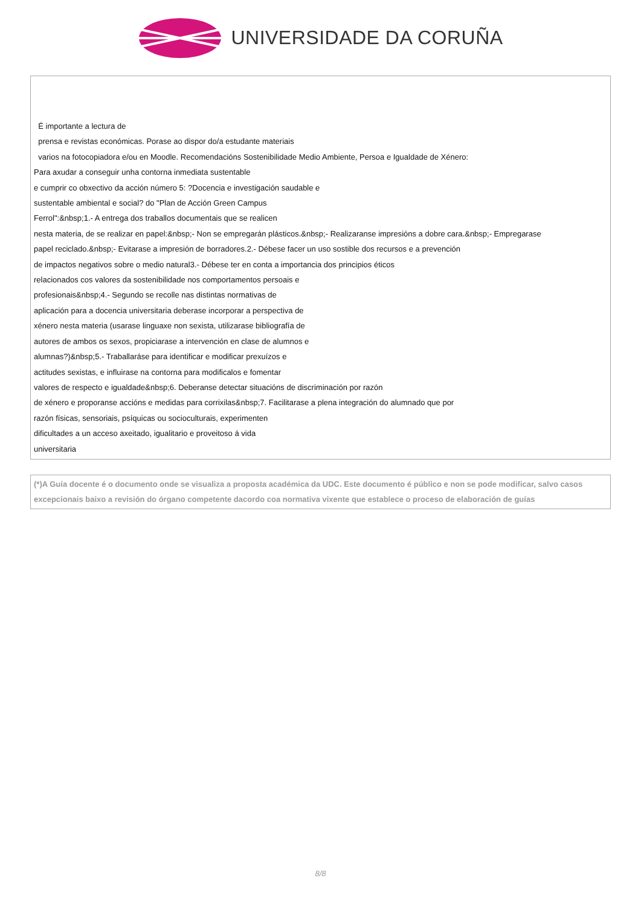UNIVERSIDADE DA CORUÑA
É importante a lectura de
prensa e revistas económicas. Porase ao dispor do/a estudante materiais
varios na fotocopiadora e/ou en Moodle. Recomendacións Sostenibilidade Medio Ambiente, Persoa e Igualdade de Xénero:
Para axudar a conseguir unha contorna inmediata sustentable
e cumprir co obxectivo da acción número 5: ?Docencia e investigación saudable e
sustentable ambiental e social? do "Plan de Acción Green Campus
Ferrol":&nbsp;1.- A entrega dos traballos documentais que se realicen
nesta materia, de se realizar en papel:&nbsp;- Non se empregarán plásticos.&nbsp;- Realizaranse impresións a dobre cara.&nbsp;- Empregarase
papel reciclado.&nbsp;- Evitarase a impresión de borradores.2.- Débese facer un uso sostible dos recursos e a prevención
de impactos negativos sobre o medio natural3.- Débese ter en conta a importancia dos principios éticos
relacionados cos valores da sostenibilidade nos comportamentos persoais e
profesionais&nbsp;4.- Segundo se recolle nas distintas normativas de
aplicación para a docencia universitaria deberase incorporar a perspectiva de
xénero nesta materia (usarase linguaxe non sexista, utilizarase bibliografía de
autores de ambos os sexos, propiciarase a intervención en clase de alumnos e
alumnas?)&nbsp;5.- Traballaráse para identificar e modificar prexuízos e
actitudes sexistas, e influirase na contorna para modificalos e fomentar
valores de respecto e igualdade&nbsp;6. Deberanse detectar situacións de discriminación por razón
de xénero e proporanse accións e medidas para corrixilas&nbsp;7. Facilitarase a plena integración do alumnado que por
razón físicas, sensoriais, psíquicas ou socioculturais, experimenten
dificultades a un acceso axeitado, igualitario e proveitoso á vida
universitaria
(*)A Guía docente é o documento onde se visualiza a proposta académica da UDC. Este documento é público e non se pode modificar, salvo casos excepcionais baixo a revisión do órgano competente dacordo coa normativa vixente que establece o proceso de elaboración de guías
8/8